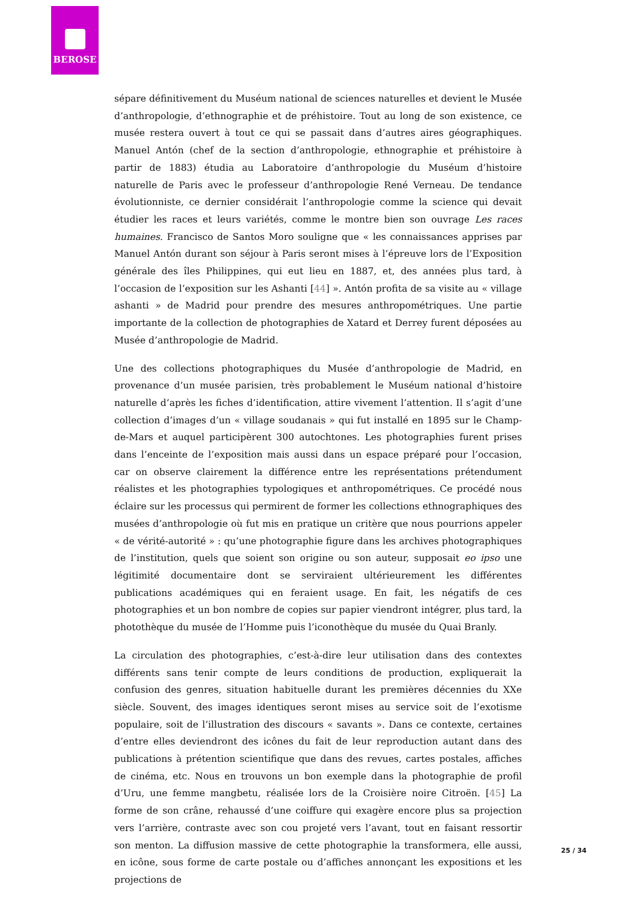BEROSE
sépare définitivement du Muséum national de sciences naturelles et devient le Musée d’anthropologie, d’ethnographie et de préhistoire. Tout au long de son existence, ce musée restera ouvert à tout ce qui se passait dans d’autres aires géographiques. Manuel Antón (chef de la section d’anthropologie, ethnographie et préhistoire à partir de 1883) étudia au Laboratoire d’anthropologie du Muséum d’histoire naturelle de Paris avec le professeur d’anthropologie René Verneau. De tendance évolutionniste, ce dernier considérait l’anthropologie comme la science qui devait étudier les races et leurs variétés, comme le montre bien son ouvrage Les races humaines. Francisco de Santos Moro souligne que « les connaissances apprises par Manuel Antón durant son séjour à Paris seront mises à l’épreuve lors de l’Exposition générale des îles Philippines, qui eut lieu en 1887, et, des années plus tard, à l’occasion de l’exposition sur les Ashanti [44] ». Antón profita de sa visite au « village ashanti » de Madrid pour prendre des mesures anthropométriques. Une partie importante de la collection de photographies de Xatard et Derrey furent déposées au Musée d’anthropologie de Madrid.
Une des collections photographiques du Musée d’anthropologie de Madrid, en provenance d’un musée parisien, très probablement le Muséum national d’histoire naturelle d’après les fiches d’identification, attire vivement l’attention. Il s’agit d’une collection d’images d’un « village soudanais » qui fut installé en 1895 sur le Champ-de-Mars et auquel participèrent 300 autochtones. Les photographies furent prises dans l’enceinte de l’exposition mais aussi dans un espace préparé pour l’occasion, car on observe clairement la différence entre les représentations prétendument réalistes et les photographies typologiques et anthropométriques. Ce procédé nous éclaire sur les processus qui permirent de former les collections ethnographiques des musées d’anthropologie où fut mis en pratique un critère que nous pourrions appeler « de vérité-autorité » : qu’une photographie figure dans les archives photographiques de l’institution, quels que soient son origine ou son auteur, supposait eo ipso une légitimité documentaire dont se serviraient ultérieurement les différentes publications académiques qui en feraient usage. En fait, les négatifs de ces photographies et un bon nombre de copies sur papier viendront intégrer, plus tard, la photothèque du musée de l’Homme puis l’iconothèque du musée du Quai Branly.
La circulation des photographies, c’est-à-dire leur utilisation dans des contextes différents sans tenir compte de leurs conditions de production, expliquerait la confusion des genres, situation habituelle durant les premières décennies du XXe siècle. Souvent, des images identiques seront mises au service soit de l’exotisme populaire, soit de l’illustration des discours « savants ». Dans ce contexte, certaines d’entre elles deviendront des icônes du fait de leur reproduction autant dans des publications à prétention scientifique que dans des revues, cartes postales, affiches de cinéma, etc. Nous en trouvons un bon exemple dans la photographie de profil d’Uru, une femme mangbetu, réalisée lors de la Croisière noire Citroën. [45] La forme de son crâne, rehaussé d’une coiffure qui exagère encore plus sa projection vers l’arrière, contraste avec son cou projeté vers l’avant, tout en faisant ressortir son menton. La diffusion massive de cette photographie la transformera, elle aussi, en icône, sous forme de carte postale ou d’affiches annonçant les expositions et les projections de
25 / 34